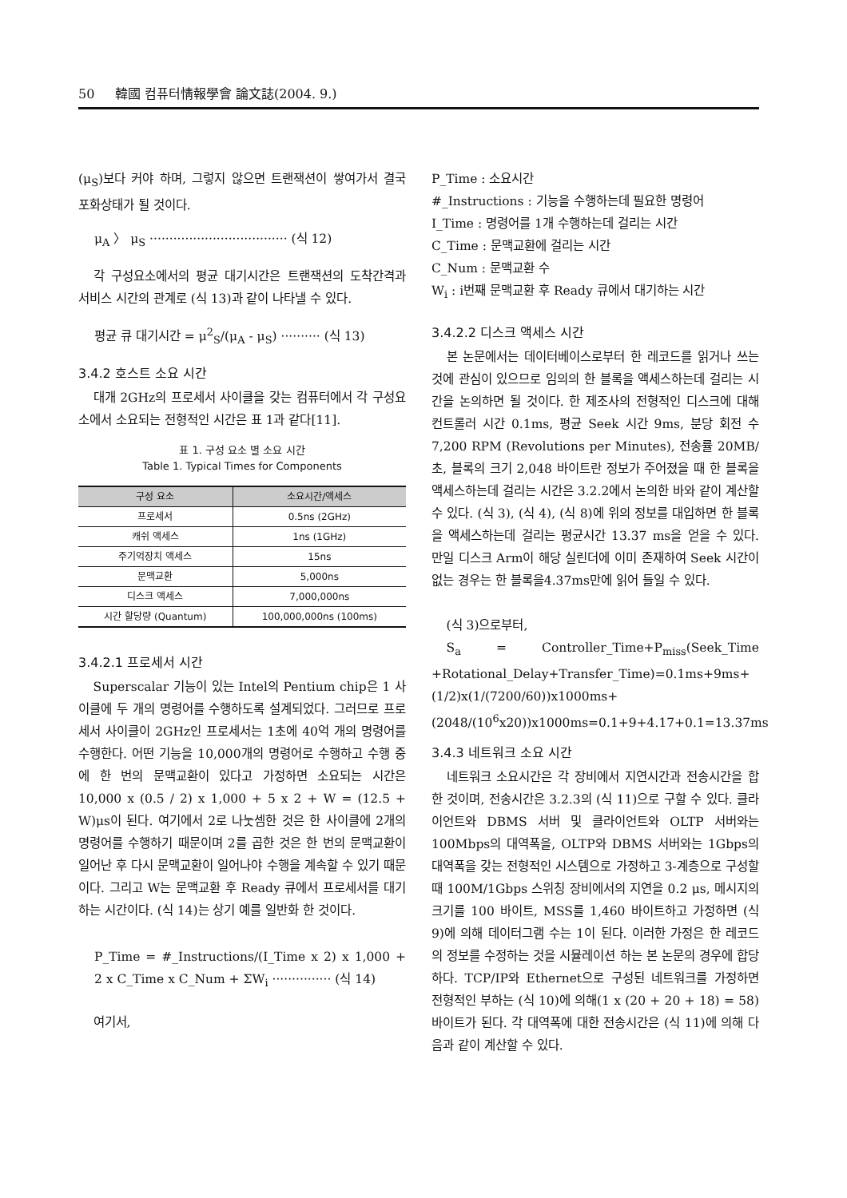50 韓國 컴퓨터情報學會 論文誌(2004. 9.)
(μ<sub>S</sub>)보다 커야 하며, 그렇지 않으면 트랜잭션이 쌓여가서 결국 포화상태가 될 것이다.
μ<sub>A</sub> 〉 μ<sub>S</sub> ··································· (식 12)
각 구성요소에서의 평균 대기시간은 트랜잭션의 도착간격과 서비스 시간의 관계로 (식 13)과 같이 나타낼 수 있다.
평균 큐 대기시간 = μ<sup>2</sup><sub>S</sub>/(μ<sub>A</sub> - μ<sub>S</sub>) ·········· (식 13)
3.4.2 호스트 소요 시간
대개 2GHz의 프로세서 사이클을 갖는 컴퓨터에서 각 구성요소에서 소요되는 전형적인 시간은 표 1과 같다[11].
표 1. 구성 요소 별 소요 시간
Table 1. Typical Times for Components
| 구성 요소 | 소요시간/액세스 |
| --- | --- |
| 프로세서 | 0.5ns (2GHz) |
| 캐쉬 액세스 | 1ns (1GHz) |
| 주기억장치 액세스 | 15ns |
| 문맥교환 | 5,000ns |
| 디스크 액세스 | 7,000,000ns |
| 시간 할당량 (Quantum) | 100,000,000ns (100ms) |
3.4.2.1 프로세서 시간
Superscalar 기능이 있는 Intel의 Pentium chip은 1 사이클에 두 개의 명령어를 수행하도록 설계되었다. 그러므로 프로세서 사이클이 2GHz인 프로세서는 1초에 40억 개의 명령어를 수행한다. 어떤 기능을 10,000개의 명령어로 수행하고 수행 중에 한 번의 문맥교환이 있다고 가정하면 소요되는 시간은 10,000 x (0.5 / 2) x 1,000 + 5 x 2 + W = (12.5 + W)μs이 된다. 여기에서 2로 나눗셈한 것은 한 사이클에 2개의 명령어를 수행하기 때문이며 2를 곱한 것은 한 번의 문맥교환이 일어난 후 다시 문맥교환이 일어나야 수행을 계속할 수 있기 때문이다. 그리고 W는 문맥교환 후 Ready 큐에서 프로세서를 대기하는 시간이다. (식 14)는 상기 예를 일반화 한 것이다.
P_Time = #_Instructions/(I_Time x 2) x 1,000 + 2 x C_Time x C_Num + ΣW<sub>i</sub> ··············· (식 14)
여기서,
P_Time : 소요시간
#_Instructions : 기능을 수행하는데 필요한 명령어
I_Time : 명령어를 1개 수행하는데 걸리는 시간
C_Time : 문맥교환에 걸리는 시간
C_Num : 문맥교환 수
W<sub>i</sub> : i번째 문맥교환 후 Ready 큐에서 대기하는 시간
3.4.2.2 디스크 액세스 시간
본 논문에서는 데이터베이스로부터 한 레코드를 읽거나 쓰는 것에 관심이 있으므로 임의의 한 블록을 액세스하는데 걸리는 시간을 논의하면 될 것이다. 한 제조사의 전형적인 디스크에 대해 컨트롤러 시간 0.1ms, 평균 Seek 시간 9ms, 분당 회전 수 7,200 RPM (Revolutions per Minutes), 전송률 20MB/초, 블록의 크기 2,048 바이트란 정보가 주어졌을 때 한 블록을 액세스하는데 걸리는 시간은 3.2.2에서 논의한 바와 같이 계산할 수 있다. (식 3), (식 4), (식 8)에 위의 정보를 대입하면 한 블록을 액세스하는데 걸리는 평균시간 13.37 ms을 얻을 수 있다. 만일 디스크 Arm이 해당 실린더에 이미 존재하여 Seek 시간이 없는 경우는 한 블록을4.37ms만에 읽어 들일 수 있다.
(식 3)으로부터,
S<sub>a</sub> = Controller_Time+P<sub>miss</sub>(Seek_Time +Rotational_Delay+Transfer_Time)=0.1ms+9ms+ (1/2)x(1/(7200/60))x1000ms+(2048/(10<sup>6</sup>x20))x1000ms=0.1+9+4.17+0.1=13.37ms
3.4.3 네트워크 소요 시간
네트워크 소요시간은 각 장비에서 지연시간과 전송시간을 합한 것이며, 전송시간은 3.2.3의 (식 11)으로 구할 수 있다. 클라이언트와 DBMS 서버 및 클라이언트와 OLTP 서버와는 100Mbps의 대역폭을, OLTP와 DBMS 서버와는 1Gbps의 대역폭을 갖는 전형적인 시스템으로 가정하고 3-계층으로 구성할 때 100M/1Gbps 스위칭 장비에서의 지연을 0.2 μs, 메시지의 크기를 100 바이트, MSS를 1,460 바이트하고 가정하면 (식 9)에 의해 데이터그램 수는 1이 된다. 이러한 가정은 한 레코드의 정보를 수정하는 것을 시뮬레이션 하는 본 논문의 경우에 합당하다. TCP/IP와 Ethernet으로 구성된 네트워크를 가정하면 전형적인 부하는 (식 10)에 의해(1 x (20 + 20 + 18) = 58) 바이트가 된다. 각 대역폭에 대한 전송시간은 (식 11)에 의해 다음과 같이 계산할 수 있다.